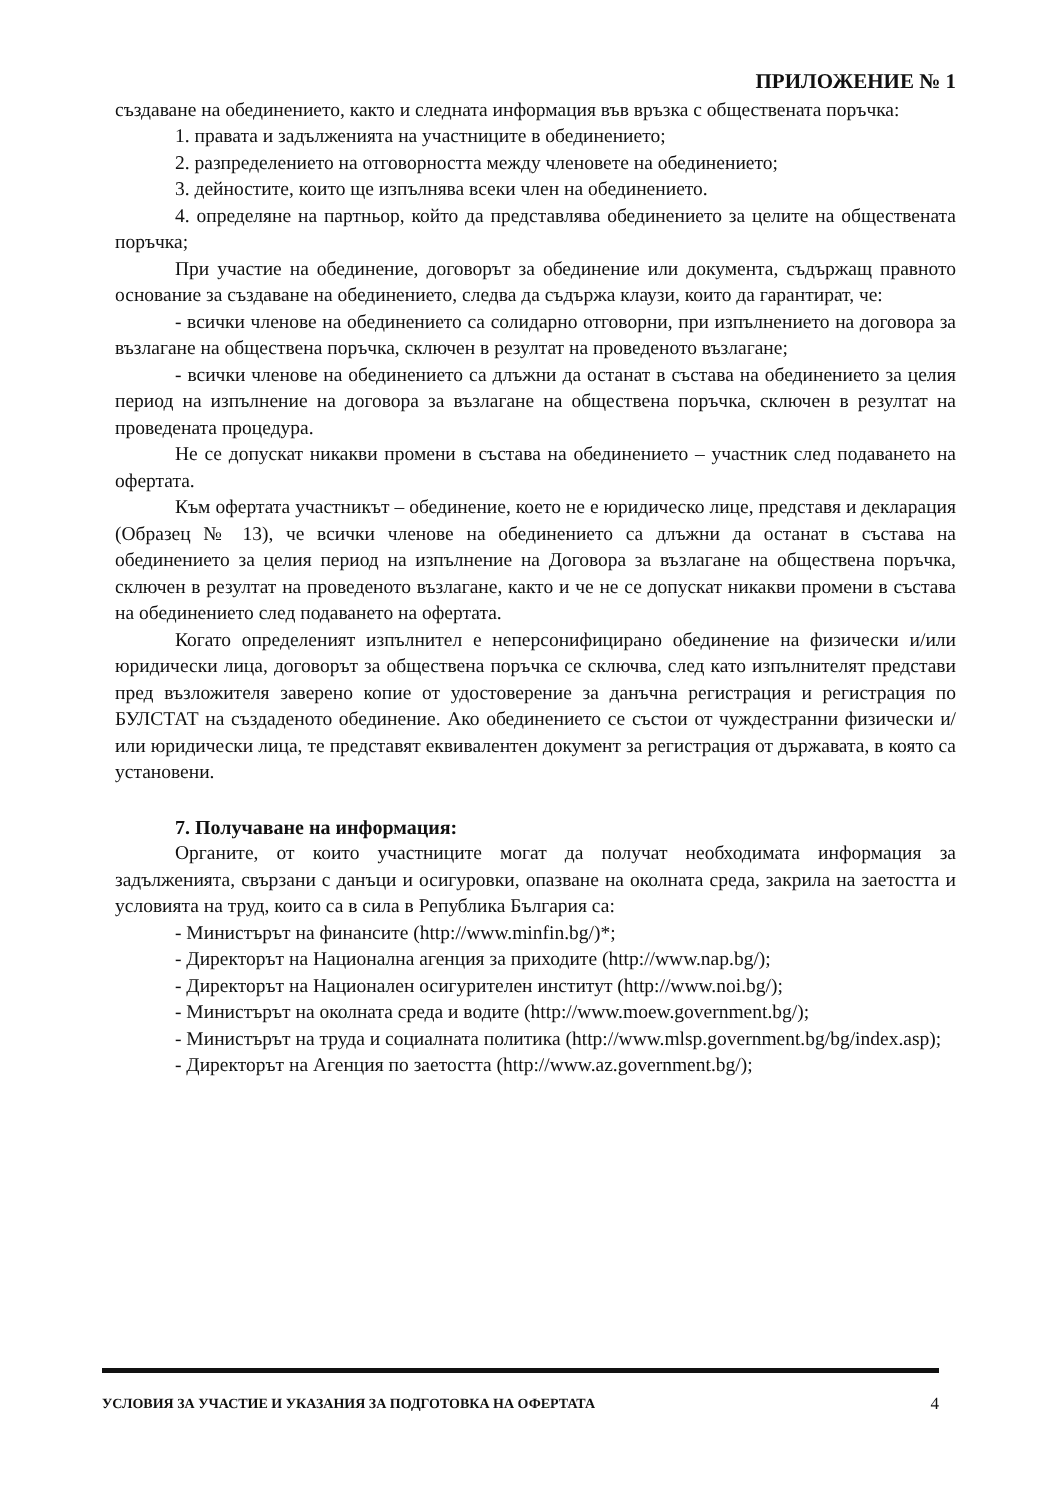ПРИЛОЖЕНИЕ № 1
създаване на обединението, както и следната информация във връзка с обществената поръчка:
1. правата и задълженията на участниците в обединението;
2. разпределението на отговорността между членовете на обединението;
3. дейностите, които ще изпълнява всеки член на обединението.
4. определяне на партньор, който да представлява обединението за целите на обществената поръчка;
При участие на обединение, договорът за обединение или документа, съдържащ правното основание за създаване на обединението, следва да съдържа клаузи, които да гарантират, че:
- всички членове на обединението са солидарно отговорни, при изпълнението на договора за възлагане на обществена поръчка, сключен в резултат на проведеното възлагане;
- всички членове на обединението са длъжни да останат в състава на обединението за целия период на изпълнение на договора за възлагане на обществена поръчка, сключен в резултат на проведената процедура.
Не се допускат никакви промени в състава на обединението – участник след подаването на офертата.
Към офертата участникът – обединение, което не е юридическо лице, представя и декларация (Образец № 13), че всички членове на обединението са длъжни да останат в състава на обединението за целия период на изпълнение на Договора за възлагане на обществена поръчка, сключен в резултат на проведеното възлагане, както и че не се допускат никакви промени в състава на обединението след подаването на офертата.
Когато определеният изпълнител е неперсонифицирано обединение на физически и/или юридически лица, договорът за обществена поръчка се сключва, след като изпълнителят представи пред възложителя заверено копие от удостоверение за данъчна регистрация и регистрация по БУЛСТАТ на създаденото обединение. Ако обединението се състои от чуждестранни физически и/или юридически лица, те представят еквивалентен документ за регистрация от държавата, в която са установени.
7. Получаване на информация:
Органите, от които участниците могат да получат необходимата информация за задълженията, свързани с данъци и осигуровки, опазване на околната среда, закрила на заетостта и условията на труд, които са в сила в Република България са:
- Министърът на финансите (http://www.minfin.bg/)*;
- Директорът на Национална агенция за приходите (http://www.nap.bg/);
- Директорът на Национален осигурителен институт (http://www.noi.bg/);
- Министърът на околната среда и водите (http://www.moew.government.bg/);
- Министърът на труда и социалната политика (http://www.mlsp.government.bg/bg/index.asp);
- Директорът на Агенция по заетостта (http://www.az.government.bg/);
УСЛОВИЯ ЗА УЧАСТИЕ И УКАЗАНИЯ ЗА ПОДГОТОВКА НА ОФЕРТАТА 4